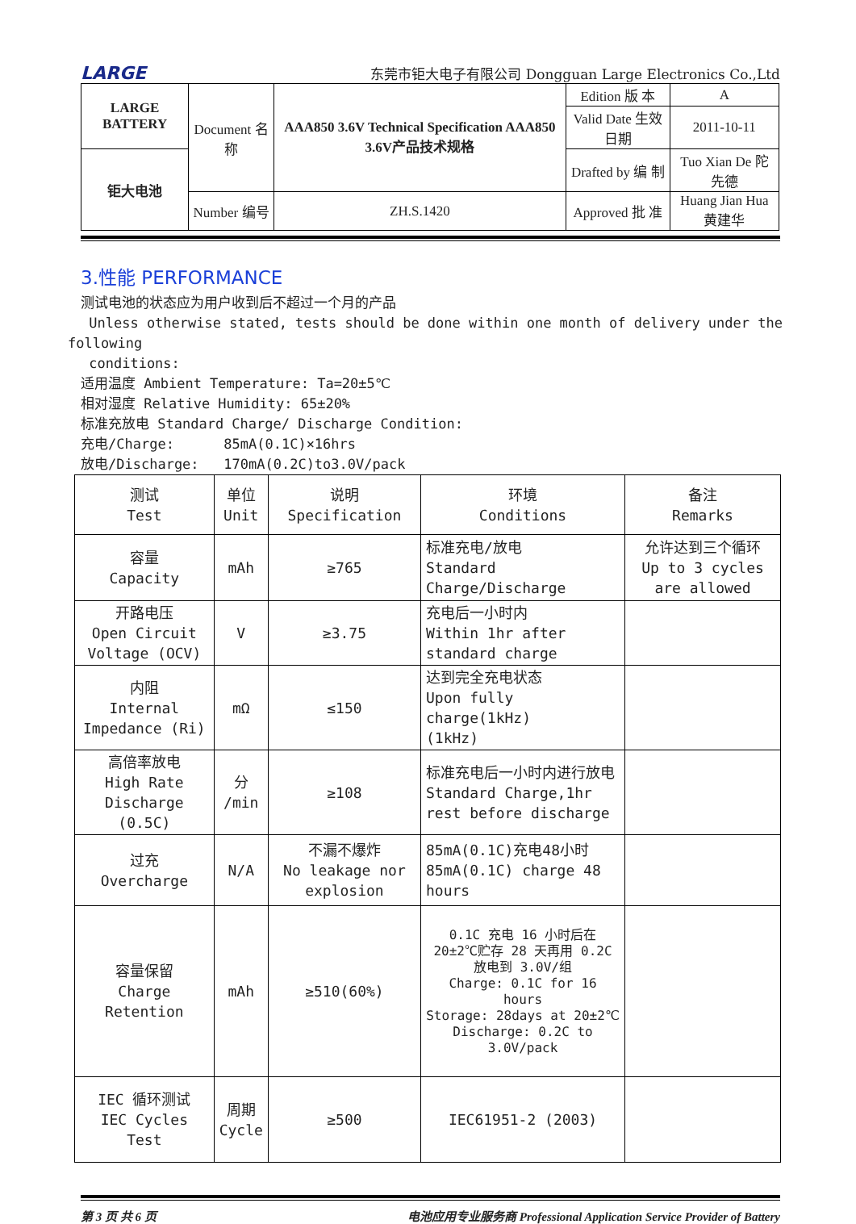LARGE 东莞市钜大电子有限公司 Dongguan Large Electronics Co.,Ltd
| LARGE BATTERY | Document 名称 | AAA850 3.6V Technical Specification AAA850 3.6V产品技术规格 | Edition 版 本 | A |
| | | | Valid Date 生效日期 | 2011-10-11 |
| 钜大电池 | | | Drafted by 编 制 | Tuo Xian De 陀先德 |
| | Number 编号 | ZH.S.1420 | Approved 批 准 | Huang Jian Hua 黄建华 |
3.性能 PERFORMANCE
测试电池的状态应为用户收到后不超过一个月的产品
Unless otherwise stated, tests should be done within one month of delivery under the
following
conditions:
适用温度 Ambient Temperature: Ta=20±5℃
相对湿度 Relative Humidity: 65±20%
标准充放电 Standard Charge/ Discharge Condition:
充电/Charge: 85mA(0.1C)×16hrs
放电/Discharge: 170mA(0.2C)to3.0V/pack
| 测试 Test | 单位 Unit | 说明 Specification | 环境 Conditions | 备注 Remarks |
| --- | --- | --- | --- | --- |
| 容量 Capacity | mAh | ≥765 | 标准充电/放电 Standard Charge/Discharge | 允许达到三个循环 Up to 3 cycles are allowed |
| 开路电压 Open Circuit Voltage (OCV) | V | ≥3.75 | 充电后一小时内 Within 1hr after standard charge | |
| 内阻 Internal Impedance (Ri) | mΩ | ≤150 | 达到完全充电状态 Upon fully charge(1kHz) (1kHz) | |
| 高倍率放电 High Rate Discharge (0.5C) | 分 /min | ≥108 | 标准充电后一小时内进行放电 Standard Charge,1hr rest before discharge | |
| 过充 Overcharge | N/A | 不漏不爆炸 No leakage nor explosion | 85mA(0.1C)充电48小时 85mA(0.1C) charge 48 hours | |
| 容量保留 Charge Retention | mAh | ≥510(60%) | 0.1C 充电 16 小时后在 20±2℃贮存 28 天再用 0.2C 放电到 3.0V/组 Charge: 0.1C for 16 hours Storage: 28days at 20±2℃ Discharge: 0.2C to 3.0V/pack | |
| IEC 循环测试 IEC Cycles Test | 周期 Cycle | ≥500 | IEC61951-2 (2003) | |
第 3 页 共 6 页 电池应用专业服务商 Professional Application Service Provider of Battery